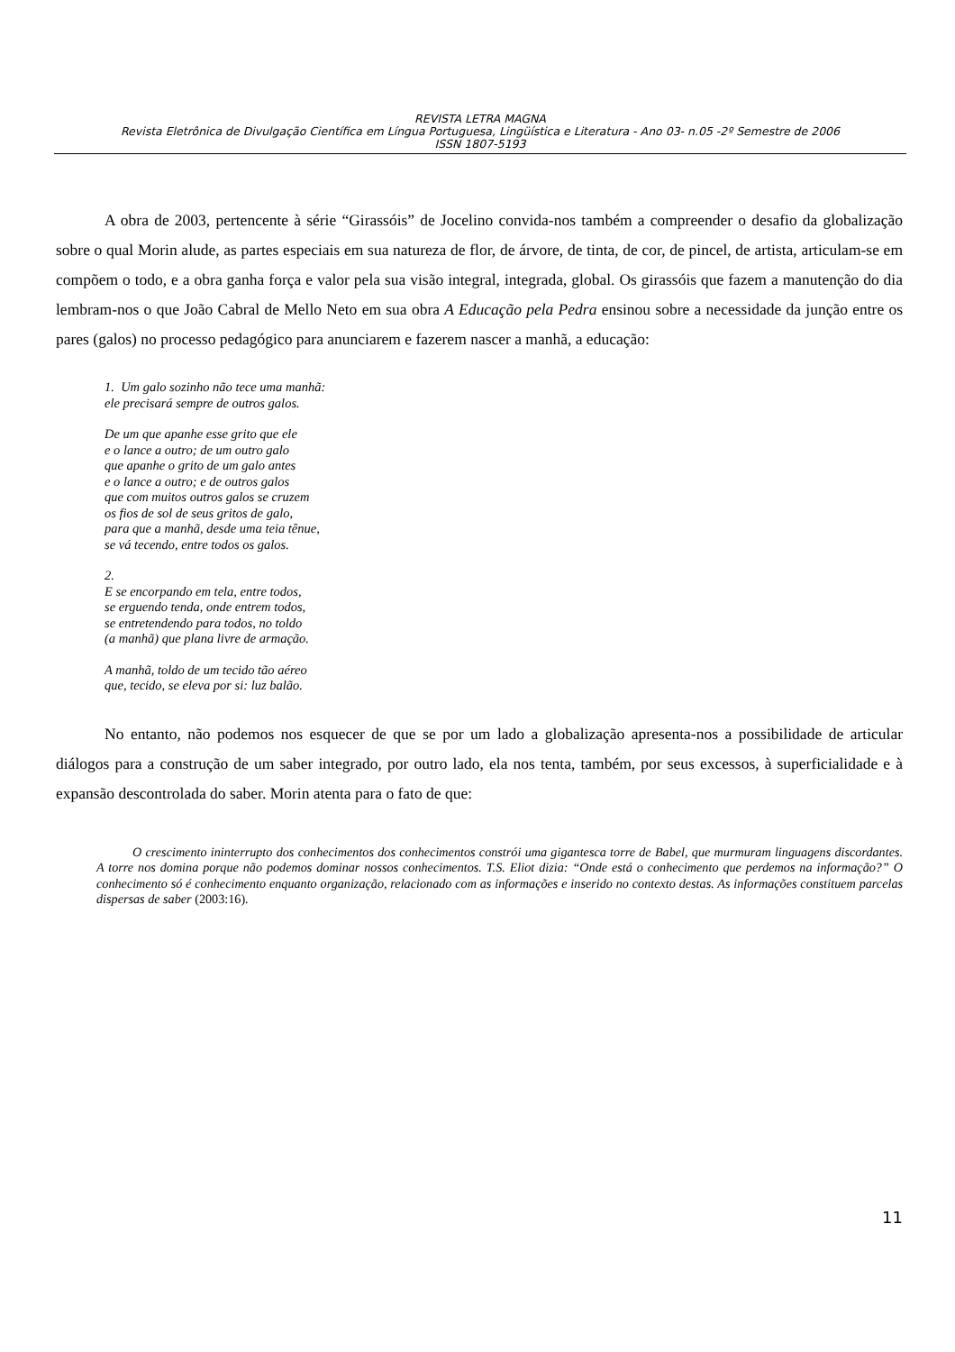REVISTA LETRA MAGNA
Revista Eletrônica de Divulgação Científica em Língua Portuguesa, Lingüística e Literatura - Ano 03- n.05 -2º Semestre de 2006
ISSN 1807-5193
A obra de 2003, pertencente à série “Girassóis” de Jocelino convida-nos também a compreender o desafio da globalização sobre o qual Morin alude, as partes especiais em sua natureza de flor, de árvore, de tinta, de cor, de pincel, de artista, articulam-se em compõem o todo, e a obra ganha força e valor pela sua visão integral, integrada, global. Os girassóis que fazem a manutenção do dia lembram-nos o que João Cabral de Mello Neto em sua obra A Educação pela Pedra ensinou sobre a necessidade da junção entre os pares (galos) no processo pedagógico para anunciarem e fazerem nascer a manhã, a educação:
1. Um galo sozinho não tece uma manhã:
ele precisará sempre de outros galos.
De um que apanhe esse grito que ele
e o lance a outro; de um outro galo
que apanhe o grito de um galo antes
e o lance a outro; e de outros galos
que com muitos outros galos se cruzem
os fios de sol de seus gritos de galo,
para que a manhã, desde uma teia tênue,
se vá tecendo, entre todos os galos.
2.
E se encorpando em tela, entre todos,
se erguendo tenda, onde entrem todos,
se entretendendo para todos, no toldo
(a manhã) que plana livre de armação.
A manhã, toldo de um tecido tão aéreo
que, tecido, se eleva por si: luz balão.
No entanto, não podemos nos esquecer de que se por um lado a globalização apresenta-nos a possibilidade de articular diálogos para a construção de um saber integrado, por outro lado, ela nos tenta, também, por seus excessos, à superficialidade e à expansão descontrolada do saber. Morin atenta para o fato de que:
O crescimento ininterrupto dos conhecimentos dos conhecimentos constrói uma gigantesca torre de Babel, que murmuram linguagens discordantes. A torre nos domina porque não podemos dominar nossos conhecimentos. T.S. Eliot dizia: “Onde está o conhecimento que perdemos na informação?” O conhecimento só é conhecimento enquanto organização, relacionado com as informações e inserido no contexto destas. As informações constituem parcelas dispersas de saber (2003:16).
11